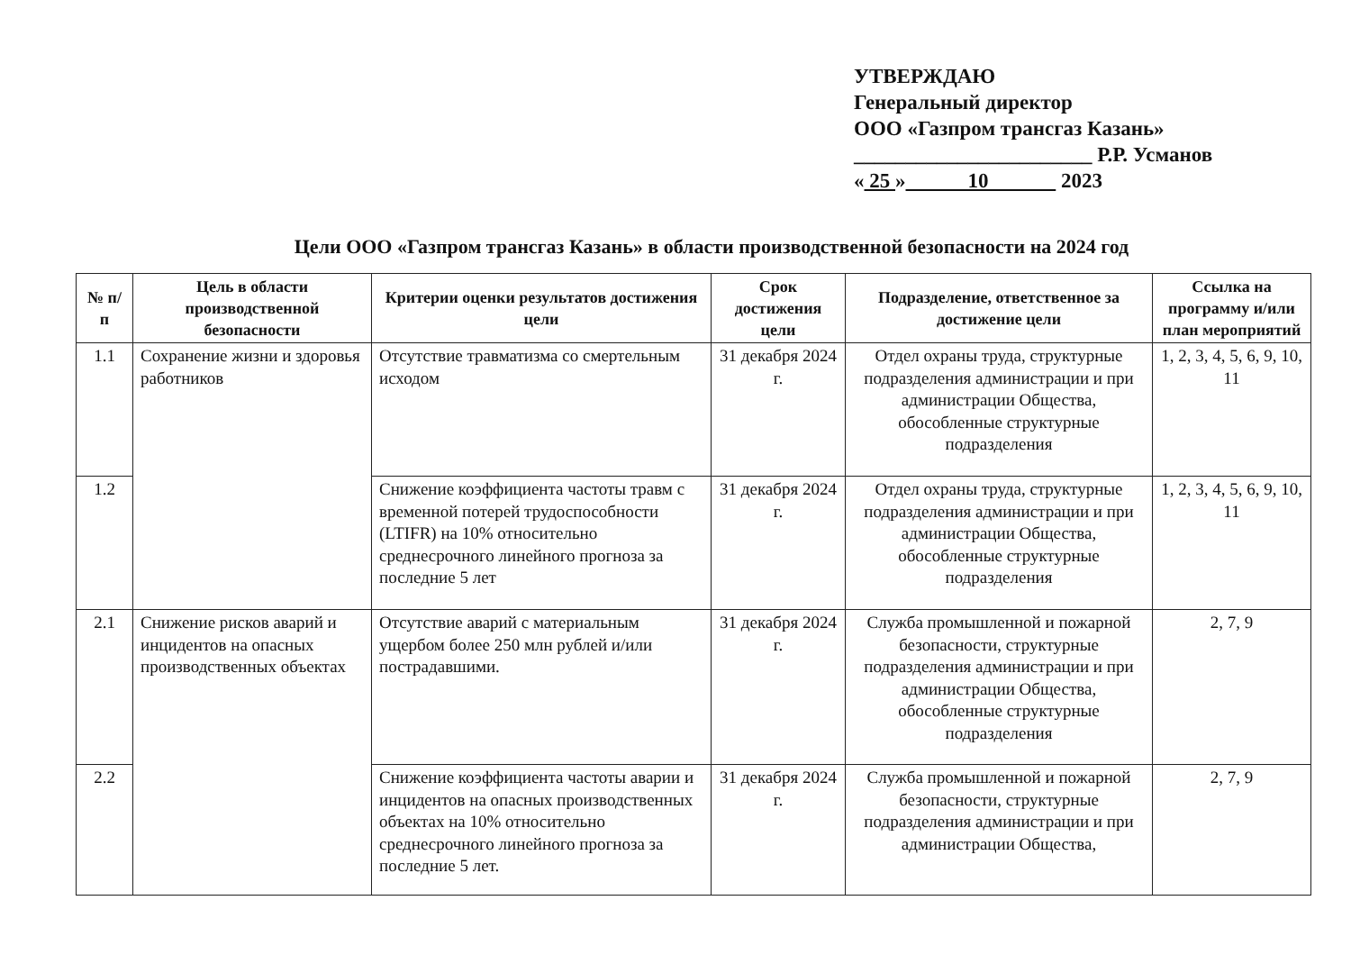УТВЕРЖДАЮ
Генеральный директор
ООО «Газпром трансгаз Казань»
_______________________ Р.Р. Усманов
« 25 » 10 2023
Цели ООО «Газпром трансгаз Казань» в области производственной безопасности на 2024 год
| № п/п | Цель в области производственной безопасности | Критерии оценки результатов достижения цели | Срок достижения цели | Подразделение, ответственное за достижение цели | Ссылка на программу и/или план мероприятий |
| --- | --- | --- | --- | --- | --- |
| 1.1 | Сохранение жизни и здоровья работников | Отсутствие травматизма со смертельным исходом | 31 декабря 2024 г. | Отдел охраны труда, структурные подразделения администрации и при администрации Общества, обособленные структурные подразделения | 1, 2, 3, 4, 5, 6, 9, 10, 11 |
| 1.2 | | Снижение коэффициента частоты травм с временной потерей трудоспособности (LTIFR) на 10% относительно среднесрочного линейного прогноза за последние 5 лет | 31 декабря 2024 г. | Отдел охраны труда, структурные подразделения администрации и при администрации Общества, обособленные структурные подразделения | 1, 2, 3, 4, 5, 6, 9, 10, 11 |
| 2.1 | Снижение рисков аварий и инцидентов на опасных производственных объектах | Отсутствие аварий с материальным ущербом более 250 млн рублей и/или пострадавшими. | 31 декабря 2024 г. | Служба промышленной и пожарной безопасности, структурные подразделения администрации и при администрации Общества, обособленные структурные подразделения | 2, 7, 9 |
| 2.2 | | Снижение коэффициента частоты аварии и инцидентов на опасных производственных объектах на 10% относительно среднесрочного линейного прогноза за последние 5 лет. | 31 декабря 2024 г. | Служба промышленной и пожарной безопасности, структурные подразделения администрации и при администрации Общества, | 2, 7, 9 |